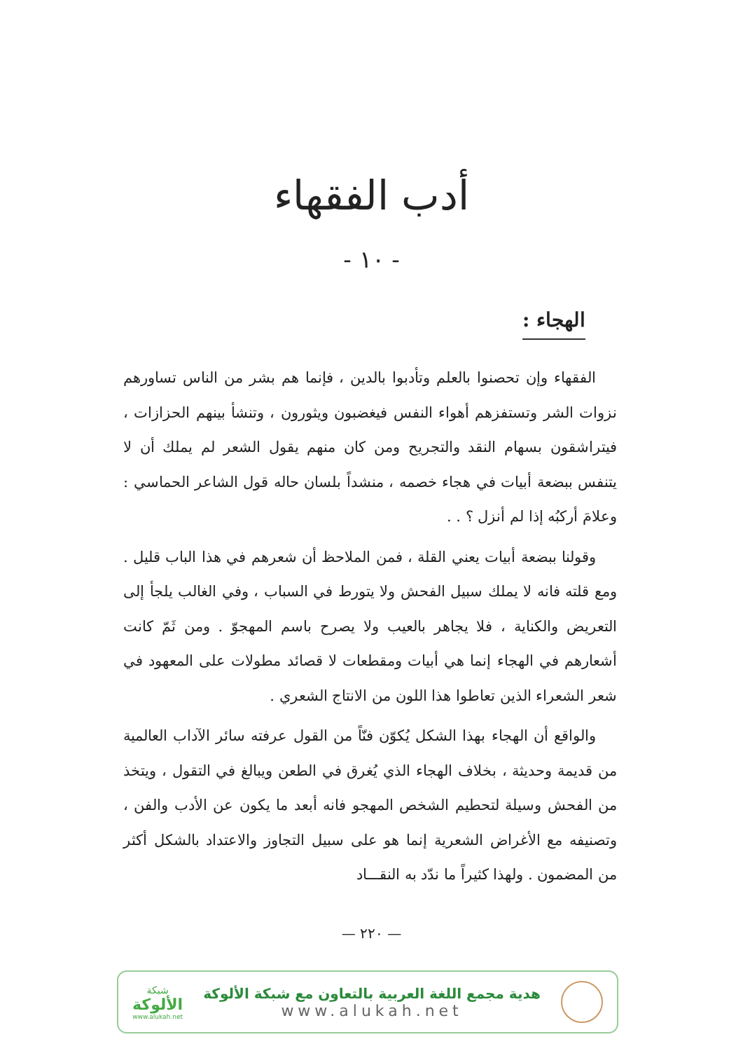أدب الفقهاء
- ١٠ -
الهجاء :
الفقهاء وإن تحصنوا بالعلم وتأدبوا بالدين ، فإنما هم بشر من الناس تساورهم نزوات الشر وتستفزهم أهواء النفس فيغضبون ويثورون ، وتنشأ بينهم الحزازات ، فيتراشقون بسهام النقد والتجريح ومن كان منهم يقول الشعر لم يملك أن لا يتنفس ببضعة أبيات في هجاء خصمه ، منشداً بلسان حاله قول الشاعر الحماسي : وعلامَ أركبُه إذا لم أنزل ؟ . .
وقولنا ببضعة أبيات يعني القلة ، فمن الملاحظ أن شعرهم في هذا الباب قليل . ومع قلته فانه لا يملك سبيل الفحش ولا يتورط في السباب ، وفي الغالب يلجأ إلى التعريض والكناية ، فلا يجاهر بالعيب ولا يصرح باسم المهجوّ . ومن ثَمّ كانت أشعارهم في الهجاء إنما هي أبيات ومقطعات لا قصائد مطولات على المعهود في شعر الشعراء الذين تعاطوا هذا اللون من الانتاج الشعري .
والواقع أن الهجاء بهذا الشكل يُكوّن فنّاً من القول عرفته سائر الآداب العالمية من قديمة وحديثة ، بخلاف الهجاء الذي يُغرق في الطعن ويبالغ في التقول ، ويتخذ من الفحش وسيلة لتحطيم الشخص المهجو فانه أبعد ما يكون عن الأدب والفن ، وتصنيفه مع الأغراض الشعرية إنما هو على سبيل التجاوز والاعتداد بالشكل أكثر من المضمون . ولهذا كثيراً ما ندّد به النقـــاد
— ٢٢٠ —
هدية مجمع اللغة العربية بالتعاون مع شبكة الألوكة
www.alukah.net
شبكة
الألوكة
www.alukah.net